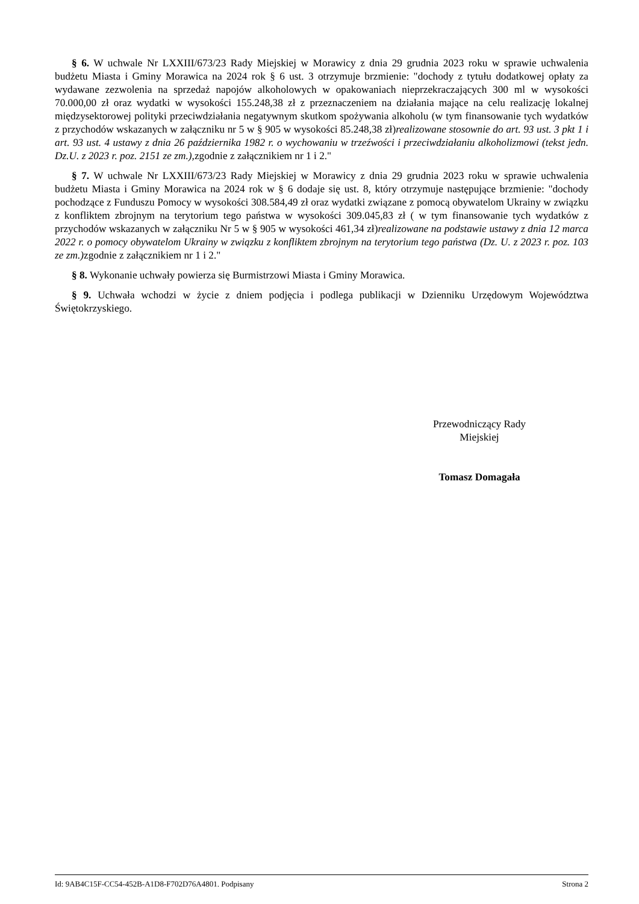§ 6. W uchwale Nr LXXIII/673/23 Rady Miejskiej w Morawicy z dnia 29 grudnia 2023 roku w sprawie uchwalenia budżetu Miasta i Gminy Morawica na 2024 rok § 6 ust. 3 otrzymuje brzmienie: "dochody z tytułu dodatkowej opłaty za wydawane zezwolenia na sprzedaż napojów alkoholowych w opakowaniach nieprzekraczających 300 ml w wysokości 70.000,00 zł oraz wydatki w wysokości 155.248,38 zł z przeznaczeniem na działania mające na celu realizację lokalnej międzysektorowej polityki przeciwdziałania negatywnym skutkom spożywania alkoholu (w tym finansowanie tych wydatków z przychodów wskazanych w załączniku nr 5 w § 905 w wysokości 85.248,38 zł)realizowane stosownie do art. 93 ust. 3 pkt 1 i art. 93 ust. 4 ustawy z dnia 26 października 1982 r. o wychowaniu w trzeźwości i przeciwdziałaniu alkoholizmowi (tekst jedn. Dz.U. z 2023 r. poz. 2151 ze zm.), zgodnie z załącznikiem nr 1 i 2."
§ 7. W uchwale Nr LXXIII/673/23 Rady Miejskiej w Morawicy z dnia 29 grudnia 2023 roku w sprawie uchwalenia budżetu Miasta i Gminy Morawica na 2024 rok w § 6 dodaje się ust. 8, który otrzymuje następujące brzmienie: "dochody pochodzące z Funduszu Pomocy w wysokości 308.584,49 zł oraz wydatki związane z pomocą obywatelom Ukrainy w związku z konfliktem zbrojnym na terytorium tego państwa w wysokości 309.045,83 zł ( w tym finansowanie tych wydatków z przychodów wskazanych w załączniku Nr 5 w § 905 w wysokości 461,34 zł)realizowane na podstawie ustawy z dnia 12 marca 2022 r. o pomocy obywatelom Ukrainy w związku z konfliktem zbrojnym na terytorium tego państwa (Dz. U. z 2023 r. poz. 103 ze zm.) zgodnie z załącznikiem nr 1 i 2."
§ 8. Wykonanie uchwały powierza się Burmistrzowi Miasta i Gminy Morawica.
§ 9. Uchwała wchodzi w życie z dniem podjęcia i podlega publikacji w Dzienniku Urzędowym Województwa Świętokrzyskiego.
Przewodniczący Rady
Miejskiej
Tomasz Domagała
Id: 9AB4C15F-CC54-452B-A1D8-F702D76A4801. Podpisany Strona 2